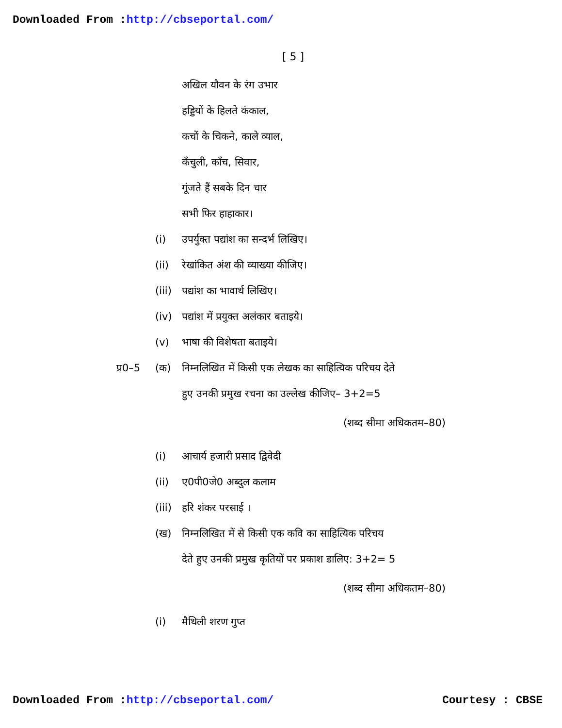Downloaded From :http://cbseportal.com/
[ 5 ]
अखिल यौवन के रंग उभार
हड्डियों के हिलते कंकाल,
कचों के चिकने, काले व्याल,
कँचुली, काँच, सिवार,
गूंजते हैं सबके दिन चार
सभी फिर हाहाकार।
(i) उपर्युक्त पद्यांश का सन्दर्भ लिखिए।
(ii) रेखांकित अंश की व्याख्या कीजिए।
(iii) पद्यांश का भावार्थ लिखिए।
(iv) पद्यांश में प्रयुक्त अलंकार बताइये।
(v) भाषा की विशेषता बताइये।
प्र0–5 (क) निम्नलिखित में किसी एक लेखक का साहित्यिक परिचय देते
हुए उनकी प्रमुख रचना का उल्लेख कीजिए– 3+2=5
(शब्द सीमा अधिकतम–80)
(i) आचार्य हजारी प्रसाद द्विवेदी
(ii) ए0पी0जे0 अब्दुल कलाम
(iii) हरि शंकर परसाई ।
(ख) निम्नलिखित में से किसी एक कवि का साहित्यिक परिचय
देते हुए उनकी प्रमुख कृतियों पर प्रकाश डालिए: 3+2= 5
(शब्द सीमा अधिकतम–80)
(i) मैथिली शरण गुप्त
Downloaded From :http://cbseportal.com/ Courtesy : CBSE